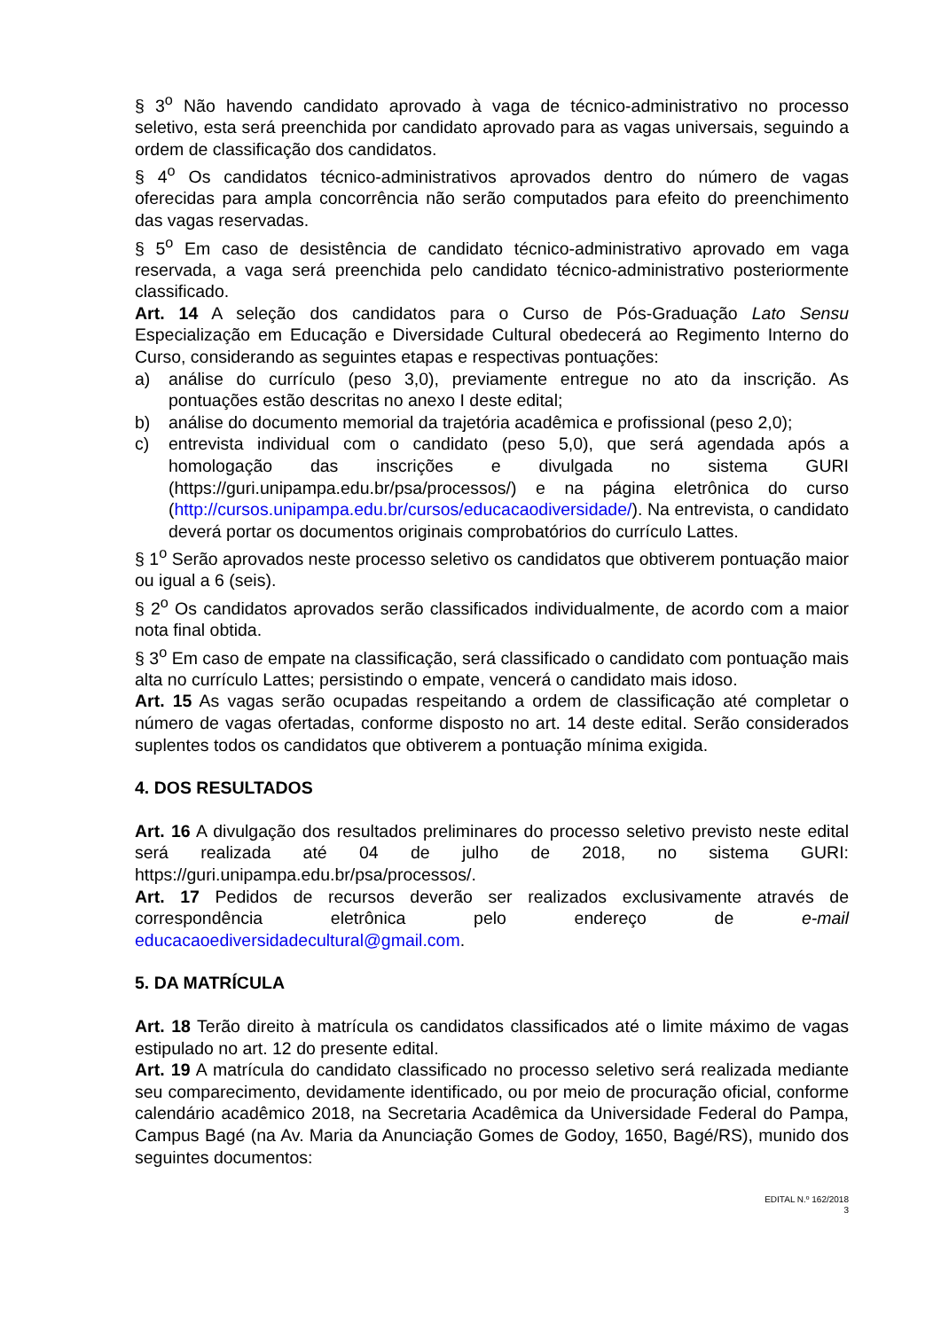§ 3<sup>o</sup> Não havendo candidato aprovado à vaga de técnico-administrativo no processo seletivo, esta será preenchida por candidato aprovado para as vagas universais, seguindo a ordem de classificação dos candidatos.
§ 4<sup>o</sup> Os candidatos técnico-administrativos aprovados dentro do número de vagas oferecidas para ampla concorrência não serão computados para efeito do preenchimento das vagas reservadas.
§ 5<sup>o</sup> Em caso de desistência de candidato técnico-administrativo aprovado em vaga reservada, a vaga será preenchida pelo candidato técnico-administrativo posteriormente classificado.
Art. 14 A seleção dos candidatos para o Curso de Pós-Graduação Lato Sensu Especialização em Educação e Diversidade Cultural obedecerá ao Regimento Interno do Curso, considerando as seguintes etapas e respectivas pontuações:
a) análise do currículo (peso 3,0), previamente entregue no ato da inscrição. As pontuações estão descritas no anexo I deste edital;
b) análise do documento memorial da trajetória acadêmica e profissional (peso 2,0);
c) entrevista individual com o candidato (peso 5,0), que será agendada após a homologação das inscrições e divulgada no sistema GURI (https://guri.unipampa.edu.br/psa/processos/) e na página eletrônica do curso (http://cursos.unipampa.edu.br/cursos/educacaodiversidade/). Na entrevista, o candidato deverá portar os documentos originais comprobatórios do currículo Lattes.
§ 1<sup>o</sup> Serão aprovados neste processo seletivo os candidatos que obtiverem pontuação maior ou igual a 6 (seis).
§ 2<sup>o</sup> Os candidatos aprovados serão classificados individualmente, de acordo com a maior nota final obtida.
§ 3<sup>o</sup> Em caso de empate na classificação, será classificado o candidato com pontuação mais alta no currículo Lattes; persistindo o empate, vencerá o candidato mais idoso.
Art. 15 As vagas serão ocupadas respeitando a ordem de classificação até completar o número de vagas ofertadas, conforme disposto no art. 14 deste edital. Serão considerados suplentes todos os candidatos que obtiverem a pontuação mínima exigida.
4. DOS RESULTADOS
Art. 16 A divulgação dos resultados preliminares do processo seletivo previsto neste edital será realizada até 04 de julho de 2018, no sistema GURI: https://guri.unipampa.edu.br/psa/processos/.
Art. 17 Pedidos de recursos deverão ser realizados exclusivamente através de correspondência eletrônica pelo endereço de e-mail educacaoediversidadecultural@gmail.com.
5. DA MATRÍCULA
Art. 18 Terão direito à matrícula os candidatos classificados até o limite máximo de vagas estipulado no art. 12 do presente edital.
Art. 19 A matrícula do candidato classificado no processo seletivo será realizada mediante seu comparecimento, devidamente identificado, ou por meio de procuração oficial, conforme calendário acadêmico 2018, na Secretaria Acadêmica da Universidade Federal do Pampa, Campus Bagé (na Av. Maria da Anunciação Gomes de Godoy, 1650, Bagé/RS), munido dos seguintes documentos:
EDITAL N.º 162/2018
3